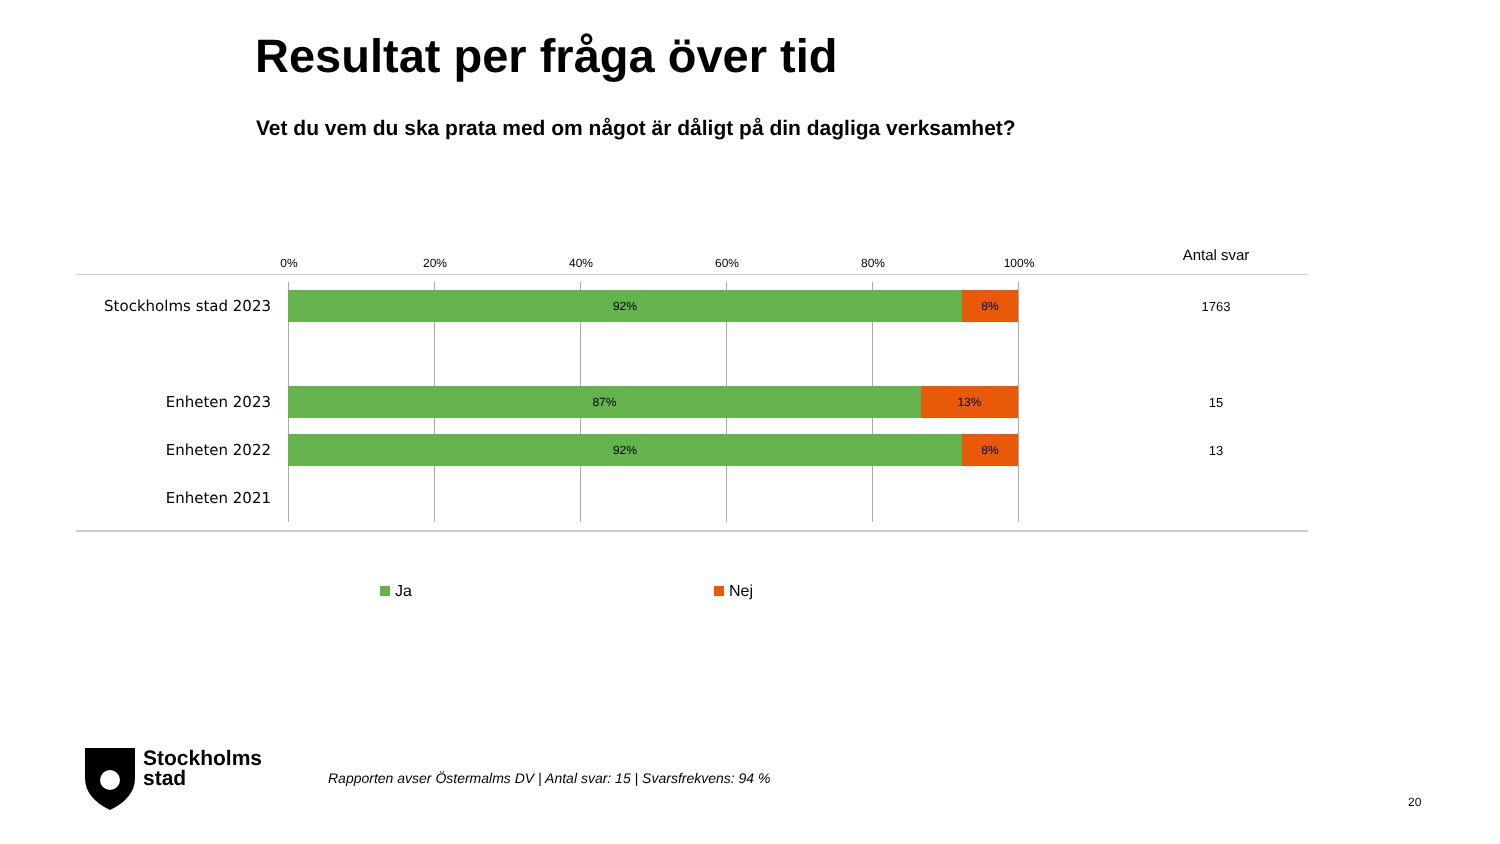Resultat per fråga över tid
Vet du vem du ska prata med om något är dåligt på din dagliga verksamhet?
0% 20% 40% 60% 80% 100%
Antal svar
Stockholms stad 2023
92% 8%
1763
Enheten 2023
87% 13%
15
Enheten 2022
92% 8%
13
Enheten 2021
Ja Nej
Stockholms
stad
Rapporten avser Östermalms DV | Antal svar: 15 | Svarsfrekvens: 94 %
20